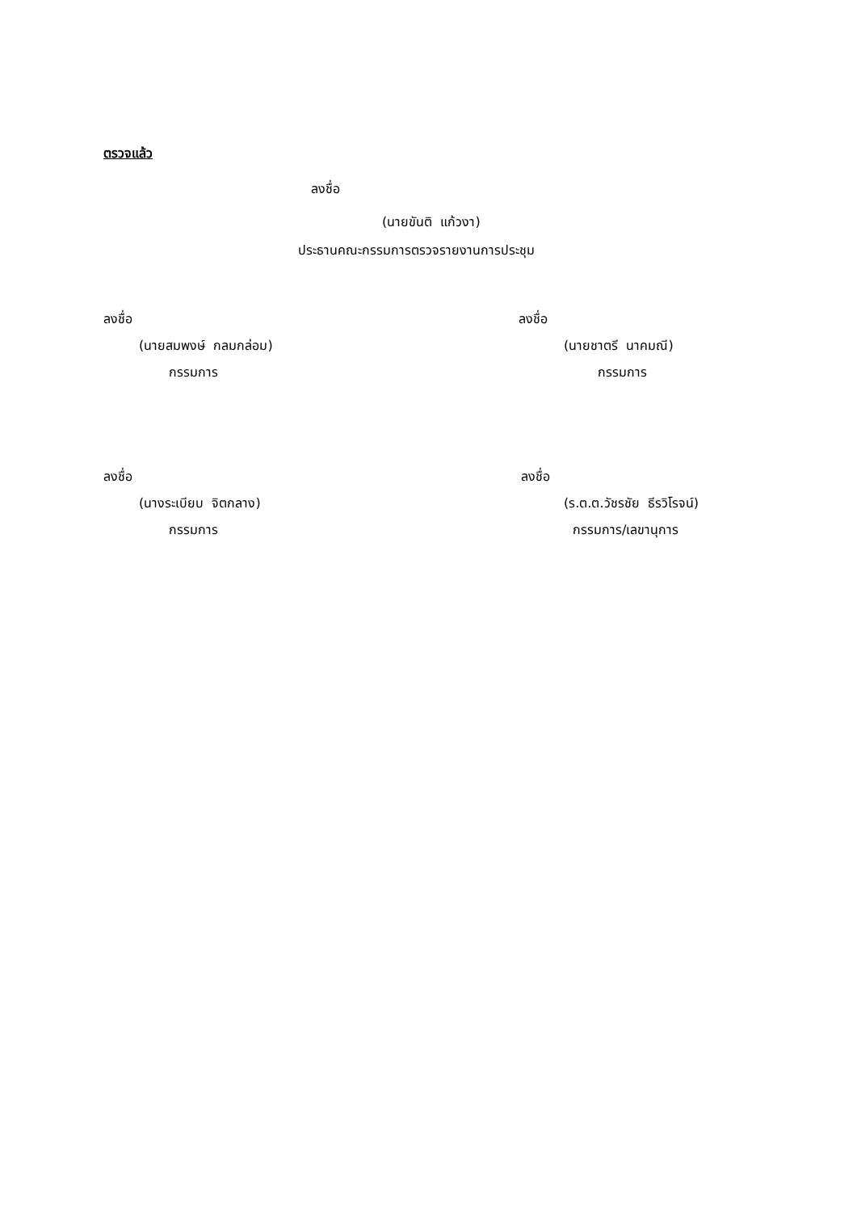ตรวจแล้ว
ลงชื่อ
(นายขันติ แก้วงา)
ประธานคณะกรรมการตรวจรายงานการประชุม
ลงชื่อ ลงชื่อ
(นายสมพงษ์ กลมกล่อม) (นายชาตรี นาคมณี)
กรรมการ กรรมการ
ลงชื่อ ลงชื่อ
(นางระเบียบ จิตกลาง) (ร.ต.ต.วัชรชัย ธีรวิโรจน์)
กรรมการ กรรมการ/เลขานุการ